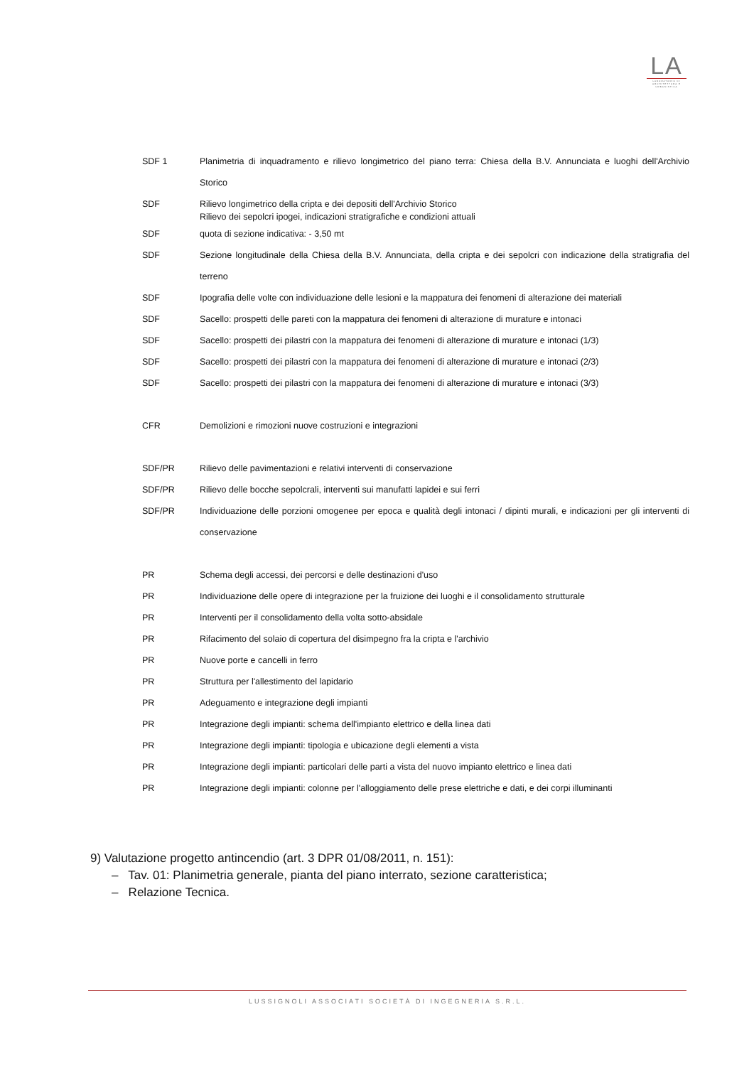LA
LABORATORIO DI ARCHITETTURA E URBANISTICA
| SDF 1 | Planimetria di inquadramento e rilievo longimetrico del piano terra: Chiesa della B.V. Annunciata e luoghi dell'Archivio Storico |
| SDF | Rilievo longimetrico della cripta e dei depositi dell'Archivio Storico Rilievo dei sepolcri ipogei, indicazioni stratigrafiche e condizioni attuali |
| SDF | quota di sezione indicativa: - 3,50 mt |
| SDF | Sezione longitudinale della Chiesa della B.V. Annunciata, della cripta e dei sepolcri con indicazione della stratigrafia del terreno |
| SDF | Ipografia delle volte con individuazione delle lesioni e la mappatura dei fenomeni di alterazione dei materiali |
| SDF | Sacello: prospetti delle pareti con la mappatura dei fenomeni di alterazione di murature e intonaci |
| SDF | Sacello: prospetti dei pilastri con la mappatura dei fenomeni di alterazione di murature e intonaci (1/3) |
| SDF | Sacello: prospetti dei pilastri con la mappatura dei fenomeni di alterazione di murature e intonaci (2/3) |
| SDF | Sacello: prospetti dei pilastri con la mappatura dei fenomeni di alterazione di murature e intonaci (3/3) |
| CFR | Demolizioni e rimozioni nuove costruzioni e integrazioni |
| SDF/PR | Rilievo delle pavimentazioni e relativi interventi di conservazione |
| SDF/PR | Rilievo delle bocche sepolcrali, interventi sui manufatti lapidei e sui ferri |
| SDF/PR | Individuazione delle porzioni omogenee per epoca e qualità degli intonaci / dipinti murali, e indicazioni per gli interventi di conservazione |
| PR | Schema degli accessi, dei percorsi e delle destinazioni d'uso |
| PR | Individuazione delle opere di integrazione per la fruizione dei luoghi e il consolidamento strutturale |
| PR | Interventi per il consolidamento della volta sotto-absidale |
| PR | Rifacimento del solaio di copertura del disimpegno fra la cripta e l'archivio |
| PR | Nuove porte e cancelli in ferro |
| PR | Struttura per l'allestimento del lapidario |
| PR | Adeguamento e integrazione degli impianti |
| PR | Integrazione degli impianti: schema dell'impianto elettrico e della linea dati |
| PR | Integrazione degli impianti: tipologia e ubicazione degli elementi a vista |
| PR | Integrazione degli impianti: particolari delle parti a vista del nuovo impianto elettrico e linea dati |
| PR | Integrazione degli impianti: colonne per l'alloggiamento delle prese elettriche e dati, e dei corpi illuminanti |
9) Valutazione progetto antincendio (art. 3 DPR 01/08/2011, n. 151):
– Tav. 01: Planimetria generale, pianta del piano interrato, sezione caratteristica;
– Relazione Tecnica.
LUSSIGNOLI ASSOCIATI SOCIETÀ DI INGEGNERIA S.R.L.